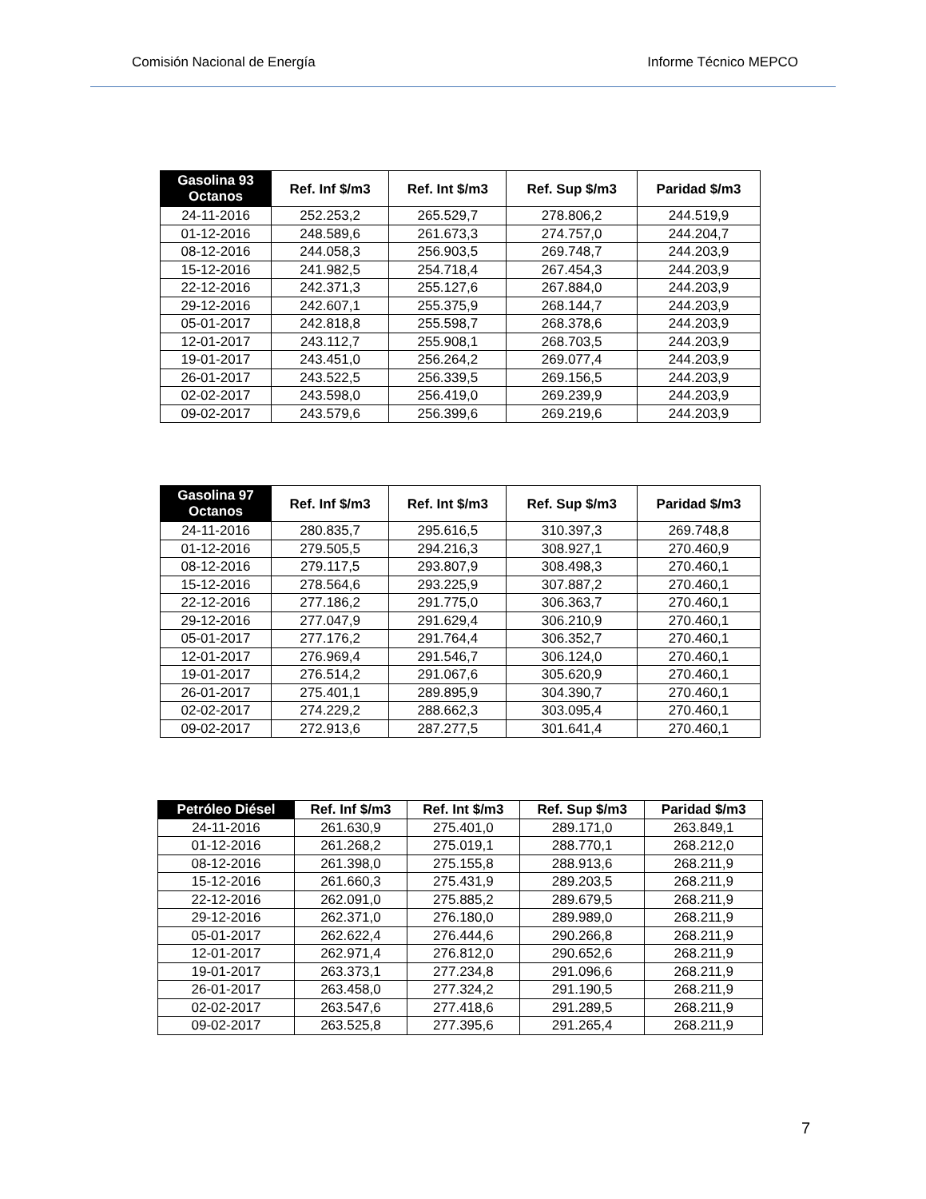Comisión Nacional de Energía Informe Técnico MEPCO
| Gasolina 93 Octanos | Ref. Inf $/m3 | Ref. Int $/m3 | Ref. Sup $/m3 | Paridad $/m3 |
| --- | --- | --- | --- | --- |
| 24-11-2016 | 252.253,2 | 265.529,7 | 278.806,2 | 244.519,9 |
| 01-12-2016 | 248.589,6 | 261.673,3 | 274.757,0 | 244.204,7 |
| 08-12-2016 | 244.058,3 | 256.903,5 | 269.748,7 | 244.203,9 |
| 15-12-2016 | 241.982,5 | 254.718,4 | 267.454,3 | 244.203,9 |
| 22-12-2016 | 242.371,3 | 255.127,6 | 267.884,0 | 244.203,9 |
| 29-12-2016 | 242.607,1 | 255.375,9 | 268.144,7 | 244.203,9 |
| 05-01-2017 | 242.818,8 | 255.598,7 | 268.378,6 | 244.203,9 |
| 12-01-2017 | 243.112,7 | 255.908,1 | 268.703,5 | 244.203,9 |
| 19-01-2017 | 243.451,0 | 256.264,2 | 269.077,4 | 244.203,9 |
| 26-01-2017 | 243.522,5 | 256.339,5 | 269.156,5 | 244.203,9 |
| 02-02-2017 | 243.598,0 | 256.419,0 | 269.239,9 | 244.203,9 |
| 09-02-2017 | 243.579,6 | 256.399,6 | 269.219,6 | 244.203,9 |
| Gasolina 97 Octanos | Ref. Inf $/m3 | Ref. Int $/m3 | Ref. Sup $/m3 | Paridad $/m3 |
| --- | --- | --- | --- | --- |
| 24-11-2016 | 280.835,7 | 295.616,5 | 310.397,3 | 269.748,8 |
| 01-12-2016 | 279.505,5 | 294.216,3 | 308.927,1 | 270.460,9 |
| 08-12-2016 | 279.117,5 | 293.807,9 | 308.498,3 | 270.460,1 |
| 15-12-2016 | 278.564,6 | 293.225,9 | 307.887,2 | 270.460,1 |
| 22-12-2016 | 277.186,2 | 291.775,0 | 306.363,7 | 270.460,1 |
| 29-12-2016 | 277.047,9 | 291.629,4 | 306.210,9 | 270.460,1 |
| 05-01-2017 | 277.176,2 | 291.764,4 | 306.352,7 | 270.460,1 |
| 12-01-2017 | 276.969,4 | 291.546,7 | 306.124,0 | 270.460,1 |
| 19-01-2017 | 276.514,2 | 291.067,6 | 305.620,9 | 270.460,1 |
| 26-01-2017 | 275.401,1 | 289.895,9 | 304.390,7 | 270.460,1 |
| 02-02-2017 | 274.229,2 | 288.662,3 | 303.095,4 | 270.460,1 |
| 09-02-2017 | 272.913,6 | 287.277,5 | 301.641,4 | 270.460,1 |
| Petróleo Diésel | Ref. Inf $/m3 | Ref. Int $/m3 | Ref. Sup $/m3 | Paridad $/m3 |
| --- | --- | --- | --- | --- |
| 24-11-2016 | 261.630,9 | 275.401,0 | 289.171,0 | 263.849,1 |
| 01-12-2016 | 261.268,2 | 275.019,1 | 288.770,1 | 268.212,0 |
| 08-12-2016 | 261.398,0 | 275.155,8 | 288.913,6 | 268.211,9 |
| 15-12-2016 | 261.660,3 | 275.431,9 | 289.203,5 | 268.211,9 |
| 22-12-2016 | 262.091,0 | 275.885,2 | 289.679,5 | 268.211,9 |
| 29-12-2016 | 262.371,0 | 276.180,0 | 289.989,0 | 268.211,9 |
| 05-01-2017 | 262.622,4 | 276.444,6 | 290.266,8 | 268.211,9 |
| 12-01-2017 | 262.971,4 | 276.812,0 | 290.652,6 | 268.211,9 |
| 19-01-2017 | 263.373,1 | 277.234,8 | 291.096,6 | 268.211,9 |
| 26-01-2017 | 263.458,0 | 277.324,2 | 291.190,5 | 268.211,9 |
| 02-02-2017 | 263.547,6 | 277.418,6 | 291.289,5 | 268.211,9 |
| 09-02-2017 | 263.525,8 | 277.395,6 | 291.265,4 | 268.211,9 |
7